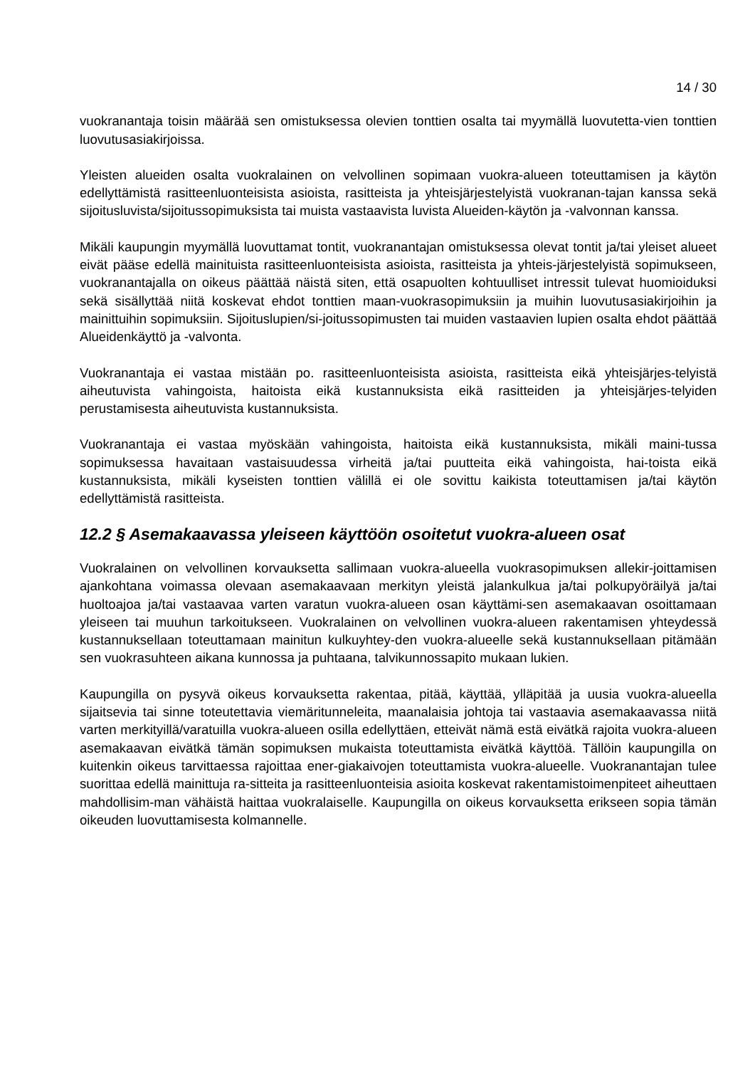14 / 30
vuokranantaja toisin määrää sen omistuksessa olevien tonttien osalta tai myymällä luovutetta-vien tonttien luovutusasiakirjoissa.
Yleisten alueiden osalta vuokralainen on velvollinen sopimaan vuokra-alueen toteuttamisen ja käytön edellyttämistä rasitteenluonteisista asioista, rasitteista ja yhteisjärjestelyistä vuokranan-tajan kanssa sekä sijoitusluvista/sijoitussopimuksista tai muista vastaavista luvista Alueiden-käytön ja -valvonnan kanssa.
Mikäli kaupungin myymällä luovuttamat tontit, vuokranantajan omistuksessa olevat tontit ja/tai yleiset alueet eivät pääse edellä mainituista rasitteenluonteisista asioista, rasitteista ja yhteis-järjestelyistä sopimukseen, vuokranantajalla on oikeus päättää näistä siten, että osapuolten kohtuulliset intressit tulevat huomioiduksi sekä sisällyttää niitä koskevat ehdot tonttien maan-vuokrasopimuksiin ja muihin luovutusasiakirjoihin ja mainittuihin sopimuksiin. Sijoituslupien/si-joitussopimusten tai muiden vastaavien lupien osalta ehdot päättää Alueidenkäyttö ja -valvonta.
Vuokranantaja ei vastaa mistään po. rasitteenluonteisista asioista, rasitteista eikä yhteisjärjes-telyistä aiheutuvista vahingoista, haitoista eikä kustannuksista eikä rasitteiden ja yhteisjärjes-telyiden perustamisesta aiheutuvista kustannuksista.
Vuokranantaja ei vastaa myöskään vahingoista, haitoista eikä kustannuksista, mikäli maini-tussa sopimuksessa havaitaan vastaisuudessa virheitä ja/tai puutteita eikä vahingoista, hai-toista eikä kustannuksista, mikäli kyseisten tonttien välillä ei ole sovittu kaikista toteuttamisen ja/tai käytön edellyttämistä rasitteista.
12.2 § Asemakaavassa yleiseen käyttöön osoitetut vuokra-alueen osat
Vuokralainen on velvollinen korvauksetta sallimaan vuokra-alueella vuokrasopimuksen allekir-joittamisen ajankohtana voimassa olevaan asemakaavaan merkityn yleistä jalankulkua ja/tai polkupyöräilyä ja/tai huoltoajoa ja/tai vastaavaa varten varatun vuokra-alueen osan käyttämi-sen asemakaavan osoittamaan yleiseen tai muuhun tarkoitukseen. Vuokralainen on velvollinen vuokra-alueen rakentamisen yhteydessä kustannuksellaan toteuttamaan mainitun kulkuyhtey-den vuokra-alueelle sekä kustannuksellaan pitämään sen vuokrasuhteen aikana kunnossa ja puhtaana, talvikunnossapito mukaan lukien.
Kaupungilla on pysyvä oikeus korvauksetta rakentaa, pitää, käyttää, ylläpitää ja uusia vuokra-alueella sijaitsevia tai sinne toteutettavia viemäritunneleita, maanalaisia johtoja tai vastaavia asemakaavassa niitä varten merkityillä/varatuilla vuokra-alueen osilla edellyttäen, etteivät nämä estä eivätkä rajoita vuokra-alueen asemakaavan eivätkä tämän sopimuksen mukaista toteuttamista eivätkä käyttöä. Tällöin kaupungilla on kuitenkin oikeus tarvittaessa rajoittaa ener-giakaivojen toteuttamista vuokra-alueelle. Vuokranantajan tulee suorittaa edellä mainittuja ra-sitteita ja rasitteenluonteisia asioita koskevat rakentamistoimenpiteet aiheuttaen mahdollisim-man vähäistä haittaa vuokralaiselle. Kaupungilla on oikeus korvauksetta erikseen sopia tämän oikeuden luovuttamisesta kolmannelle.